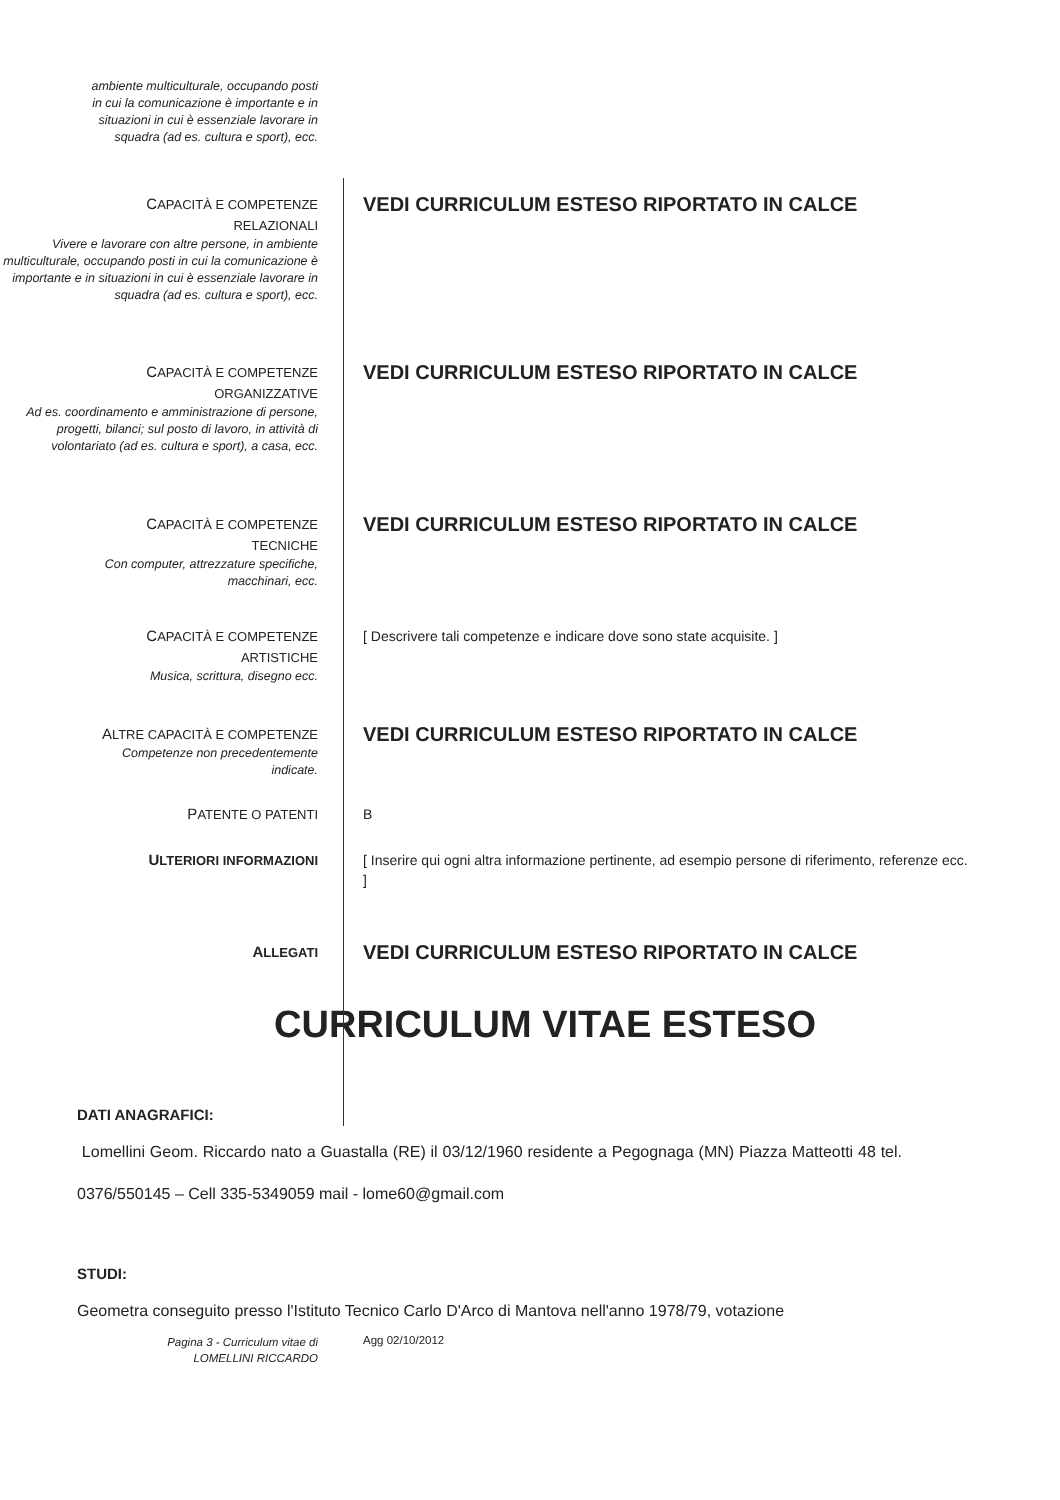ambiente multiculturale, occupando posti
in cui la comunicazione è importante e in
situazioni in cui è essenziale lavorare in
squadra (ad es. cultura e sport), ecc.
CAPACITÀ E COMPETENZE
RELAZIONALI
Vivere e lavorare con altre persone, in ambiente multiculturale, occupando posti in cui la comunicazione è importante e in situazioni in cui è essenziale lavorare in squadra (ad es. cultura e sport), ecc.
VEDI CURRICULUM ESTESO RIPORTATO IN CALCE
CAPACITÀ E COMPETENZE
ORGANIZZATIVE
Ad es. coordinamento e amministrazione di persone, progetti, bilanci; sul posto di lavoro, in attività di volontariato (ad es. cultura e sport), a casa, ecc.
VEDI CURRICULUM ESTESO RIPORTATO IN CALCE
CAPACITÀ E COMPETENZE
TECNICHE
Con computer, attrezzature specifiche,
macchinari, ecc.
VEDI CURRICULUM ESTESO RIPORTATO IN CALCE
CAPACITÀ E COMPETENZE
ARTISTICHE
Musica, scrittura, disegno ecc.
[ Descrivere tali competenze e indicare dove sono state acquisite. ]
ALTRE CAPACITÀ E COMPETENZE
Competenze non precedentemente
indicate.
VEDI CURRICULUM ESTESO RIPORTATO IN CALCE
PATENTE O PATENTI B
ULTERIORI INFORMAZIONI [ Inserire qui ogni altra informazione pertinente, ad esempio persone di riferimento, referenze ecc. ]
ALLEGATI
VEDI CURRICULUM ESTESO RIPORTATO IN CALCE
CURRICULUM VITAE ESTESO
DATI ANAGRAFICI:
Lomellini Geom. Riccardo nato a Guastalla (RE) il 03/12/1960 residente a Pegognaga (MN) Piazza Matteotti 48 tel. 0376/550145 – Cell 335-5349059 mail - lome60@gmail.com
STUDI:
Geometra conseguito presso l'Istituto Tecnico Carlo D'Arco di Mantova nell'anno 1978/79, votazione
Pagina 3 - Curriculum vitae di
LOMELLINI RICCARDO
Agg 02/10/2012